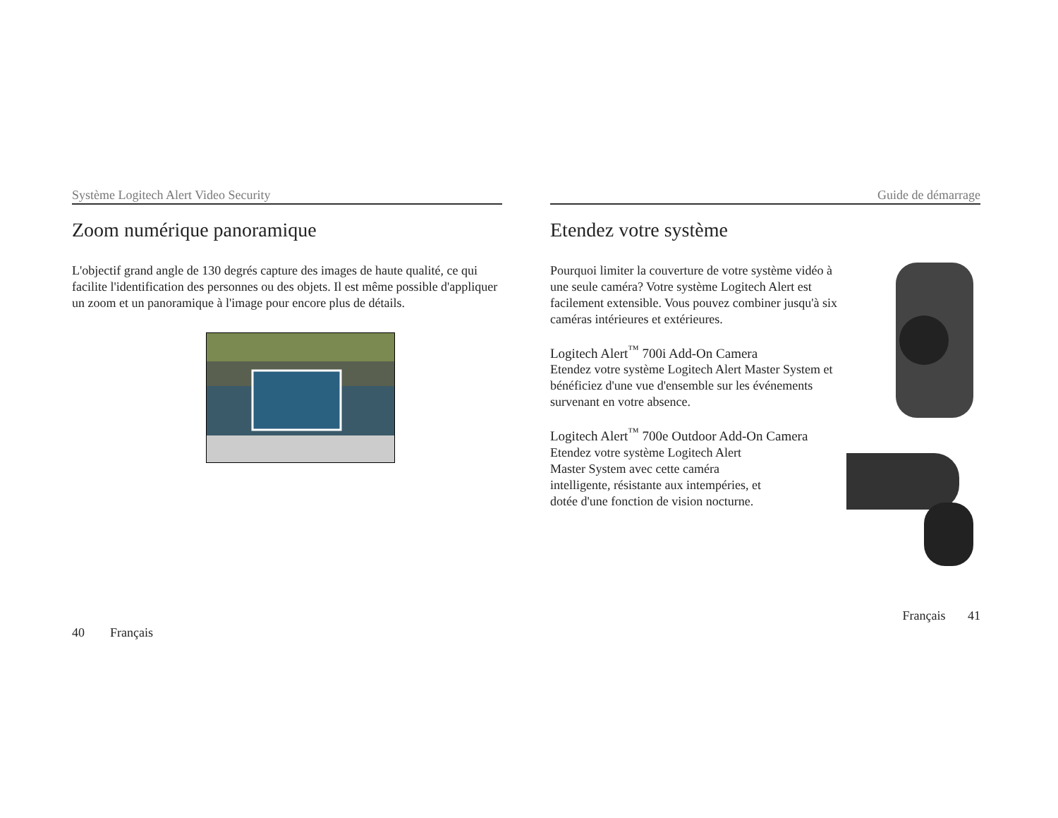Système Logitech Alert Video Security
Zoom numérique panoramique
L'objectif grand angle de 130 degrés capture des images de haute qualité, ce qui facilite l'identification des personnes ou des objets. Il est même possible d'appliquer un zoom et un panoramique à l'image pour encore plus de détails.
40 Français
Guide de démarrage
Etendez votre système
Pourquoi limiter la couverture de votre système vidéo à une seule caméra? Votre système Logitech Alert est facilement extensible. Vous pouvez combiner jusqu'à six caméras intérieures et extérieures.
Logitech Alert<sup>™</sup> 700i Add-On Camera
Etendez votre système Logitech Alert Master System et bénéficiez d'une vue d'ensemble sur les événements survenant en votre absence.
Logitech Alert<sup>™</sup> 700e Outdoor Add-On Camera
Etendez votre système Logitech Alert Master System avec cette caméra intelligente, résistante aux intempéries, et dotée d'une fonction de vision nocturne.
Français 41